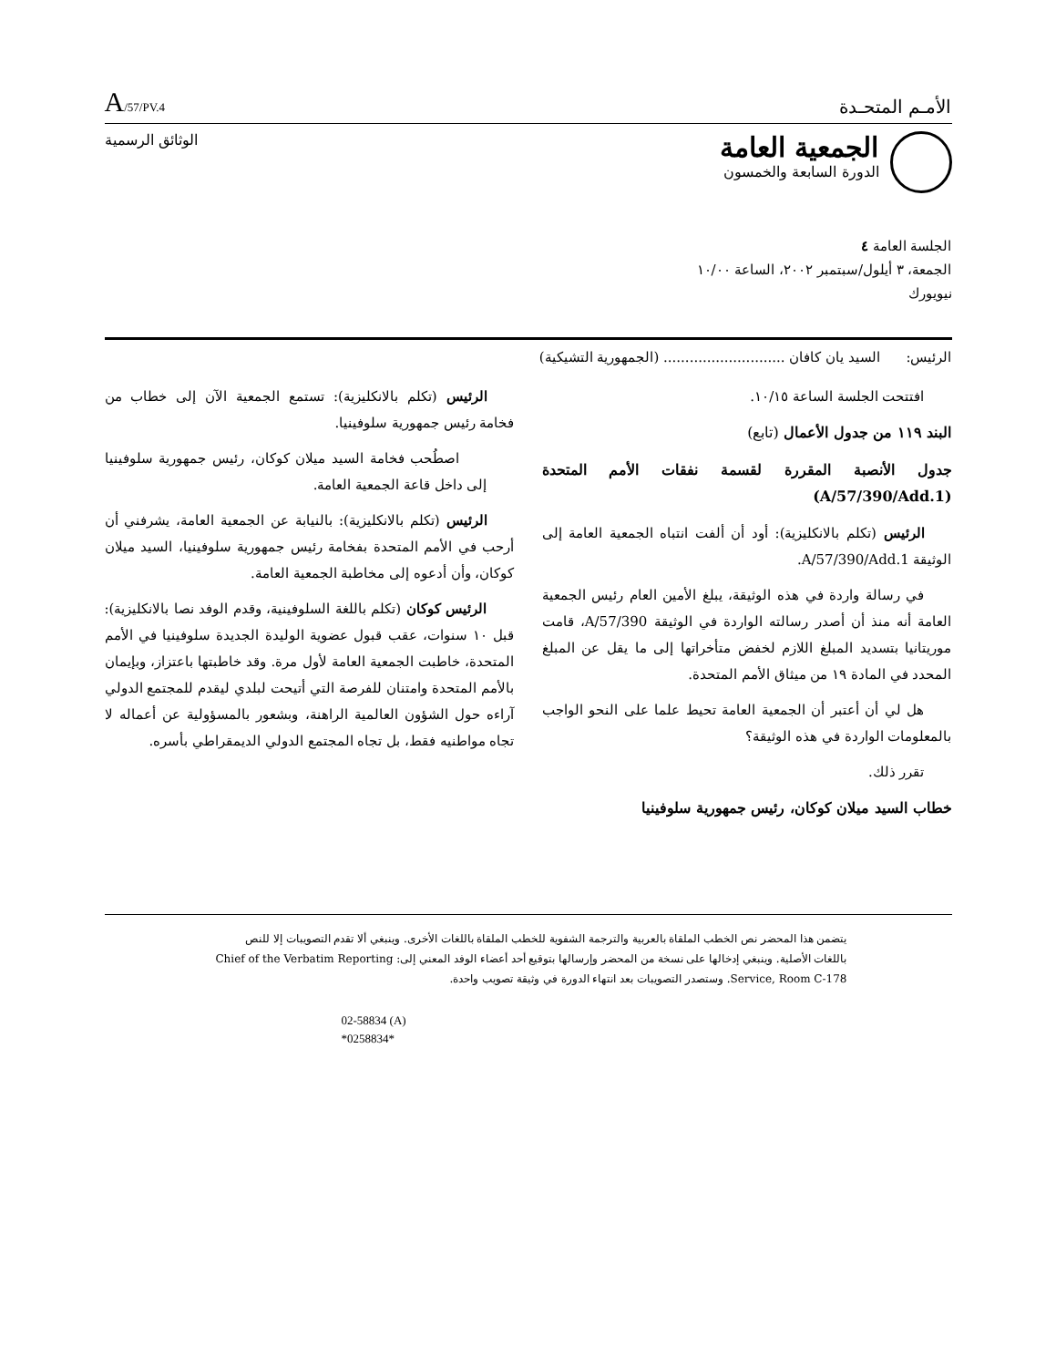A/57/PV.4
الأمـم المتحـدة
الجمعية العامة
الدورة السابعة والخمسون
الوثائق الرسمية
الجلسة العامة ٤
الجمعة، ٣ أيلول/سبتمبر ٢٠٠٢، الساعة ١٠/٠٠
نيويورك
الرئيس: السيد يان كافان ............................ (الجمهورية التشيكية)
افتتحت الجلسة الساعة ١٠/١٥.
البند ١١٩ من جدول الأعمال (تابع)
جدول الأنصبة المقررة لقسمة نفقات الأمم المتحدة (A/57/390/Add.1)
الرئيس (تكلم بالانكليزية): أود أن ألفت انتباه الجمعية العامة إلى الوثيقة A/57/390/Add.1.
في رسالة واردة في هذه الوثيقة، يبلغ الأمين العام رئيس الجمعية العامة أنه منذ أن أصدر رسالته الواردة في الوثيقة A/57/390، قامت موريتانيا بتسديد المبلغ اللازم لخفض متأخراتها إلى ما يقل عن المبلغ المحدد في المادة ١٩ من ميثاق الأمم المتحدة.
هل لي أن أعتبر أن الجمعية العامة تحيط علما على النحو الواجب بالمعلومات الواردة في هذه الوثيقة؟
تقرر ذلك.
خطاب السيد ميلان كوكان، رئيس جمهورية سلوفينيا
الرئيس (تكلم بالانكليزية): تستمع الجمعية الآن إلى خطاب من فخامة رئيس جمهورية سلوفينيا.
اصطُحب فخامة السيد ميلان كوكان، رئيس جمهورية سلوفينيا إلى داخل قاعة الجمعية العامة.
الرئيس (تكلم بالانكليزية): بالنيابة عن الجمعية العامة، يشرفني أن أرحب في الأمم المتحدة بفخامة رئيس جمهورية سلوفينيا، السيد ميلان كوكان، وأن أدعوه إلى مخاطبة الجمعية العامة.
الرئيس كوكان (تكلم باللغة السلوفينية، وقدم الوفد نصا بالانكليزية): قبل ١٠ سنوات، عقب قبول عضوية الوليدة الجديدة سلوفينيا في الأمم المتحدة، خاطبت الجمعية العامة لأول مرة. وقد خاطبتها باعتزاز، وبإيمان بالأمم المتحدة وامتنان للفرصة التي أتيحت لبلدي ليقدم للمجتمع الدولي آراءه حول الشؤون العالمية الراهنة، وبشعور بالمسؤولية عن أعماله لا تجاه مواطنيه فقط، بل تجاه المجتمع الدولي الديمقراطي بأسره.
يتضمن هذا المحضر نص الخطب الملقاة بالعربية والترجمة الشفوية للخطب الملقاة باللغات الأخرى. وينبغي ألا تقدم التصويبات إلا للنص باللغات الأصلية. وينبغي إدخالها على نسخة من المحضر وإرسالها بتوقيع أحد أعضاء الوفد المعني إلى: Chief of the Verbatim Reporting Service, Room C-178. وستصدر التصويبات بعد انتهاء الدورة في وثيقة تصويب واحدة.
02-58834 (A)
*0258834*